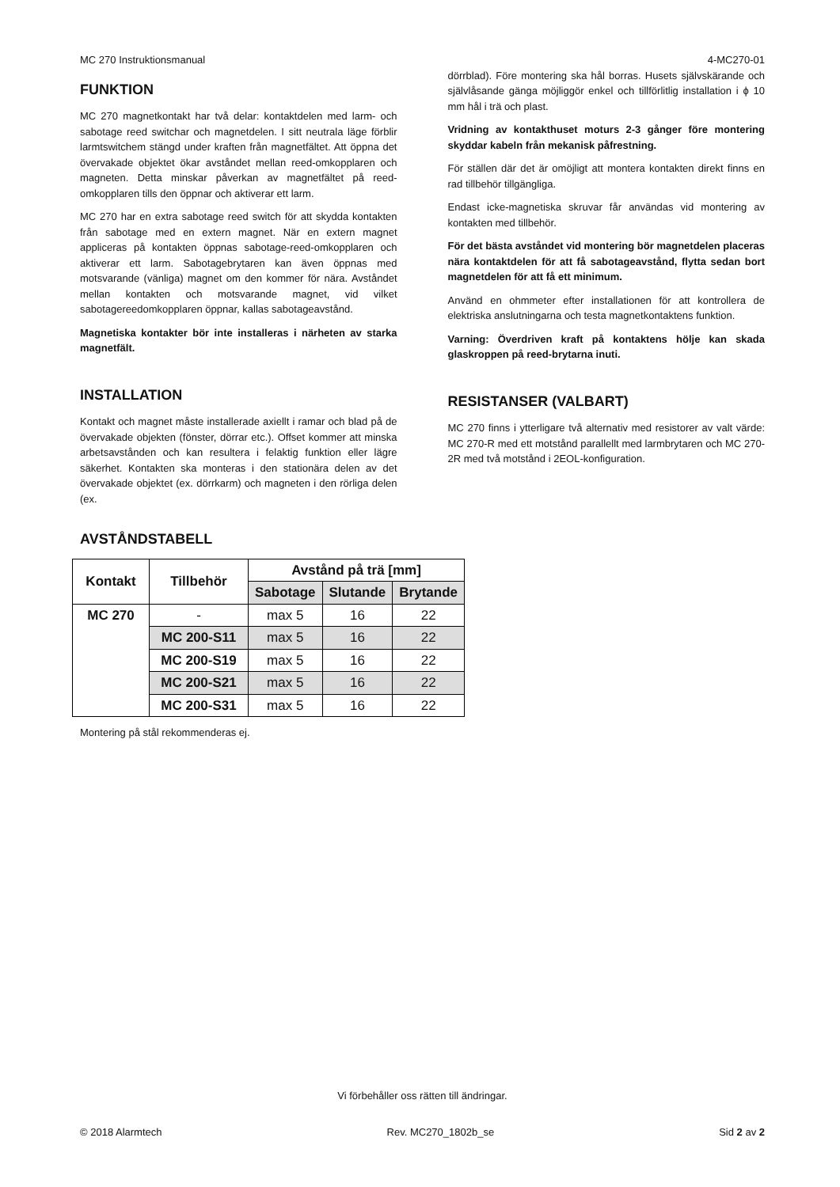MC 270 Instruktionsmanual 4-MC270-01
FUNKTION
MC 270 magnetkontakt har två delar: kontaktdelen med larm- och sabotage reed switchar och magnetdelen. I sitt neutrala läge förblir larmtswitchem stängd under kraften från magnetfältet. Att öppna det övervakade objektet ökar avståndet mellan reed-omkopplaren och magneten. Detta minskar påverkan av magnetfältet på reed-omkopplaren tills den öppnar och aktiverar ett larm.
MC 270 har en extra sabotage reed switch för att skydda kontakten från sabotage med en extern magnet. När en extern magnet appliceras på kontakten öppnas sabotage-reed-omkopplaren och aktiverar ett larm. Sabotagebrytaren kan även öppnas med motsvarande (vänliga) magnet om den kommer för nära. Avståndet mellan kontakten och motsvarande magnet, vid vilket sabotagereedomkopplaren öppnar, kallas sabotageavstånd.
Magnetiska kontakter bör inte installeras i närheten av starka magnetfält.
INSTALLATION
Kontakt och magnet måste installerade axiellt i ramar och blad på de övervakade objekten (fönster, dörrar etc.). Offset kommer att minska arbetsavstånden och kan resultera i felaktig funktion eller lägre säkerhet. Kontakten ska monteras i den stationära delen av det övervakade objektet (ex. dörrkarm) och magneten i den rörliga delen (ex.
dörrblad). Före montering ska hål borras. Husets självskärande och självlåsande gänga möjliggör enkel och tillförlitlig installation i ϕ 10 mm hål i trä och plast.
Vridning av kontakthuset moturs 2-3 gånger före montering skyddar kabeln från mekanisk påfrestning.
För ställen där det är omöjligt att montera kontakten direkt finns en rad tillbehör tillgängliga.
Endast icke-magnetiska skruvar får användas vid montering av kontakten med tillbehör.
För det bästa avståndet vid montering bör magnetdelen placeras nära kontaktdelen för att få sabotageavstånd, flytta sedan bort magnetdelen för att få ett minimum.
Använd en ohmmeter efter installationen för att kontrollera de elektriska anslutningarna och testa magnetkontaktens funktion.
Varning: Överdriven kraft på kontaktens hölje kan skada glaskroppen på reed-brytarna inuti.
RESISTANSER (VALBART)
MC 270 finns i ytterligare två alternativ med resistorer av valt värde: MC 270-R med ett motstånd parallellt med larmbrytaren och MC 270-2R med två motstånd i 2EOL-konfiguration.
AVSTÅNDSTABELL
| Kontakt | Tillbehör | Avstånd på trä [mm] | | |
| --- | --- | --- | --- | --- |
| | | Sabotage | Slutande | Brytande |
| MC 270 | - | max 5 | 16 | 22 |
| | MC 200-S11 | max 5 | 16 | 22 |
| | MC 200-S19 | max 5 | 16 | 22 |
| | MC 200-S21 | max 5 | 16 | 22 |
| | MC 200-S31 | max 5 | 16 | 22 |
Montering på stål rekommenderas ej.
Vi förbehåller oss rätten till ändringar.
© 2018 Alarmtech Rev. MC270_1802b_se Sid 2 av 2